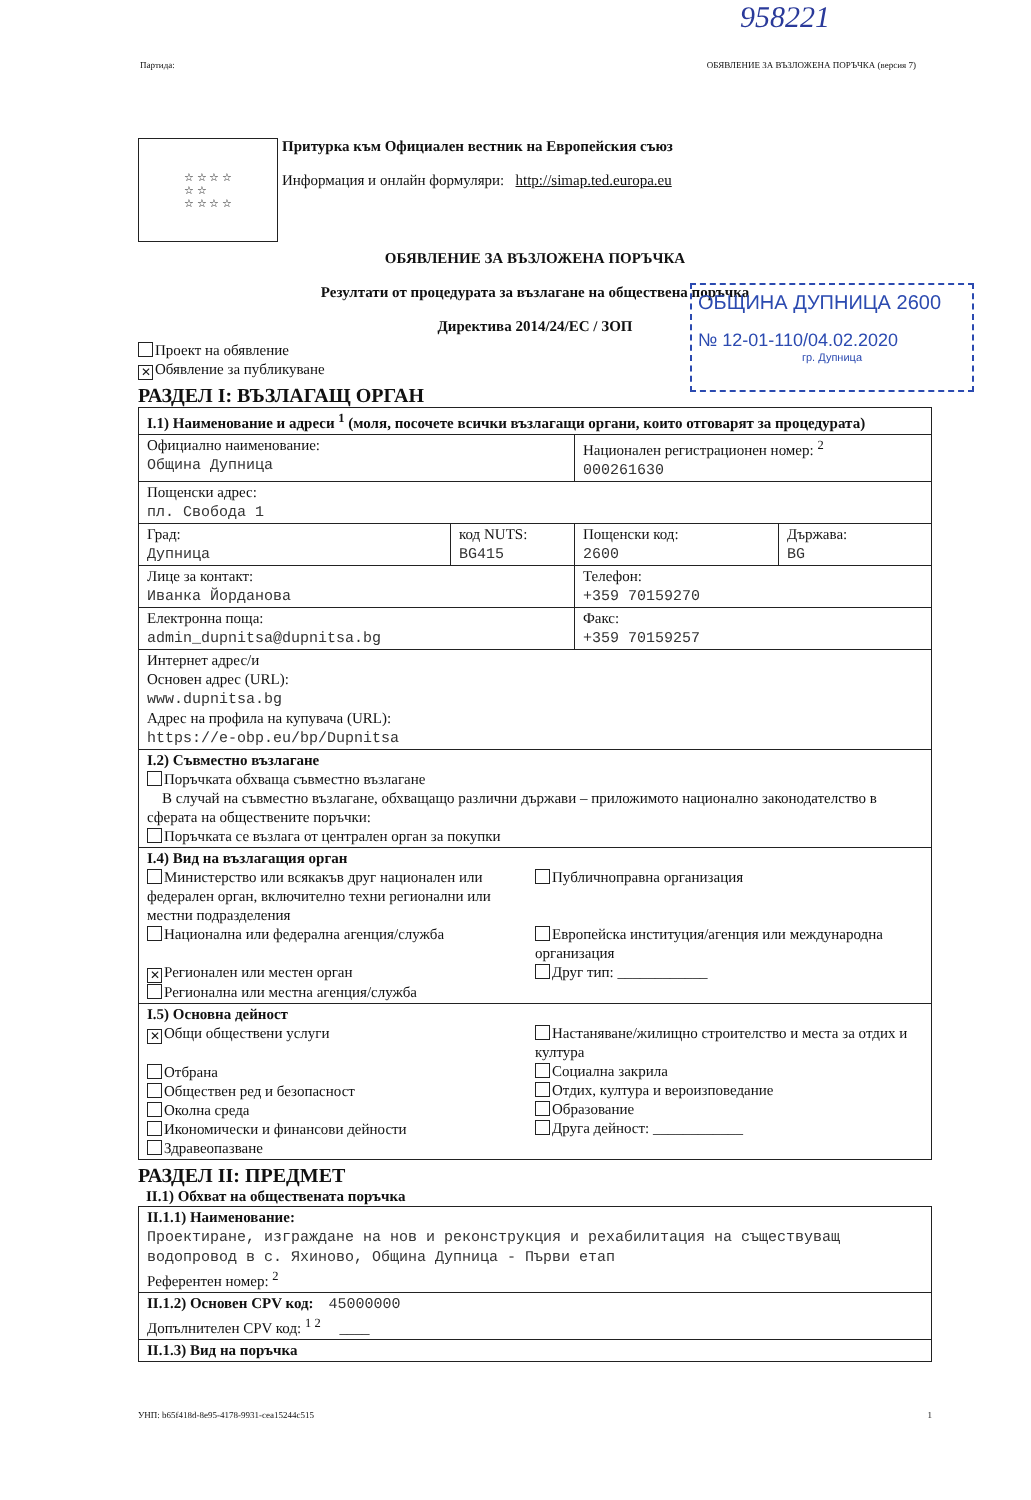958221
Партида: ОБЯВЛЕНИЕ ЗА ВЪЗЛОЖЕНА ПОРЪЧКА (версия 7)
☆ ☆ ☆ ☆
☆ ☆
☆ ☆ ☆ ☆
Притурка към Официален вестник на Европейския съюз
Информация и онлайн формуляри: http://simap.ted.europa.eu
ОБЯВЛЕНИЕ ЗА ВЪЗЛОЖЕНА ПОРЪЧКА
Резултати от процедурата за възлагане на обществена поръчка
Директива 2014/24/ЕС / ЗОП
ОБЩИНА ДУПНИЦА 2600
№ 12-01-110/04.02.2020
гр. Дупница
Проект на обявление
✕ Обявление за публикуване
РАЗДЕЛ I: ВЪЗЛАГАЩ ОРГАН
| I.1) Наименование и адреси <sup>1</sup> (моля, посочете всички възлагащи органи, които отговарят за процедурата) | | | |
| Официално наименование: Община Дупница | | Национален регистрационен номер: <sup>2</sup> 000261630 | |
| Пощенски адрес: пл. Свобода 1 | | | |
| Град: Дупница | код NUTS: BG415 | Пощенски код: 2600 | Държава: BG |
| Лице за контакт: Иванка Йорданова | | Телефон: +359 70159270 | |
| Електронна поща: admin_dupnitsa@dupnitsa.bg | | Факс: +359 70159257 | |
| Интернет адрес/и Основен адрес (URL): www.dupnitsa.bg Адрес на профила на купувача (URL): https://e-obp.eu/bp/Dupnitsa | | | |
| I.2) Съвместно възлагане Поръчката обхваща съвместно възлагане В случай на съвместно възлагане, обхващащо различни държави – приложимото национално законодателство в сферата на обществените поръчки: Поръчката се възлага от централен орган за покупки | | | |
| I.4) Вид на възлагащия орган Министерство или всякакъв друг национален или федерален орган, включително техни регионални или местни подразделения Национална или федерална агенция/служба ✕ Регионален или местен орган Регионална или местна агенция/служба Публичноправна организация Европейска институция/агенция или международна организация Друг тип: ____________ | | | |
| I.5) Основна дейност ✕ Общи обществени услуги Отбрана Обществен ред и безопасност Околна среда Икономически и финансови дейности Здравеопазване Настаняване/жилищно строителство и места за отдих и култура Социална закрила Отдих, култура и вероизповедание Образование Друга дейност: ____________ | | | |
РАЗДЕЛ II: ПРЕДМЕТ
II.1) Обхват на обществената поръчка
| II.1.1) Наименование: Проектиране, изграждане на нов и реконструкция и рехабилитация на съществуващ водопровод в с. Яхиново, Община Дупница - Първи етап Референтен номер: <sup>2</sup> |
| II.1.2) Основен CPV код: 45000000 Допълнителен CPV код: <sup>1 2</sup> ____ |
| II.1.3) Вид на поръчка |
УНП: b65f418d-8e95-4178-9931-cea15244c515 1